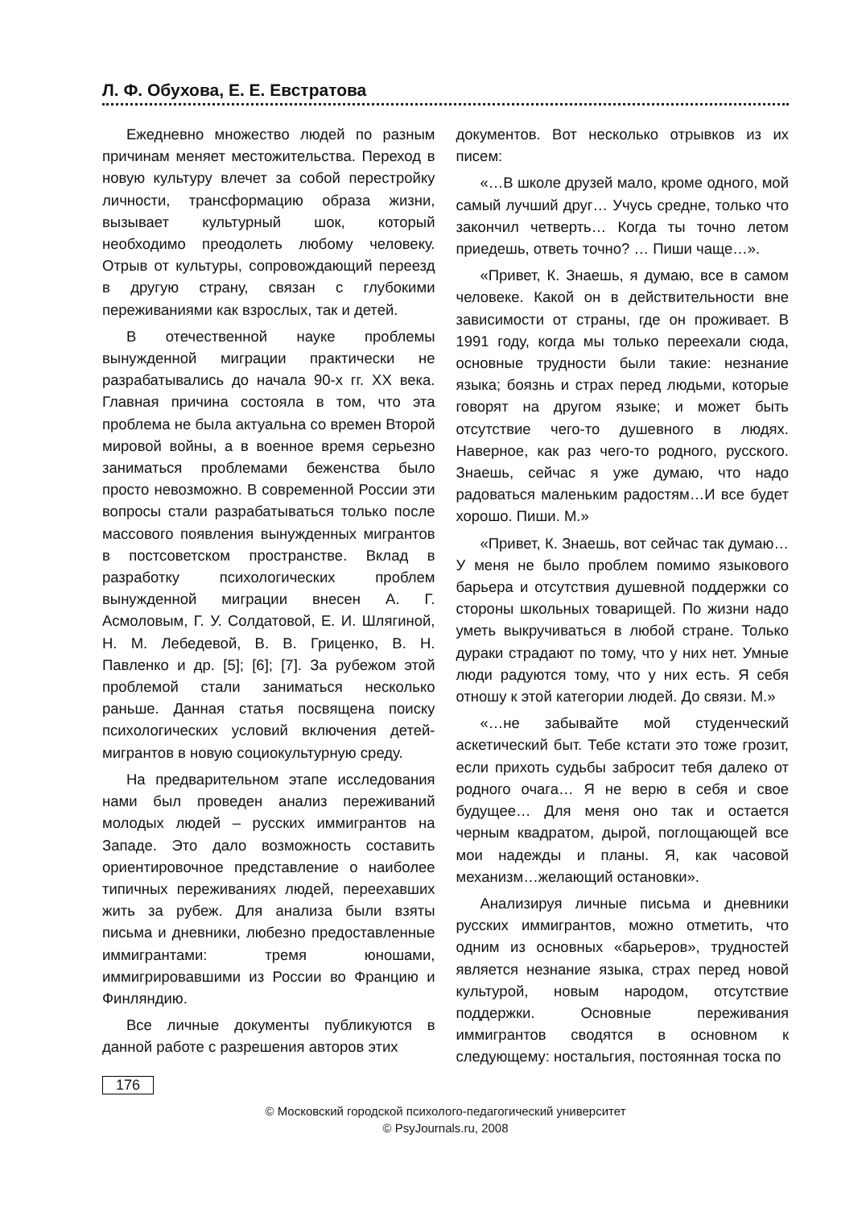Л. Ф. Обухова, Е. Е. Евстратова
Ежедневно множество людей по разным причинам меняет местожительства. Переход в новую культуру влечет за собой перестройку личности, трансформацию образа жизни, вызывает культурный шок, который необходимо преодолеть любому человеку. Отрыв от культуры, сопровождающий переезд в другую страну, связан с глубокими переживаниями как взрослых, так и детей.
В отечественной науке проблемы вынужденной миграции практически не разрабатывались до начала 90-х гг. XX века. Главная причина состояла в том, что эта проблема не была актуальна со времен Второй мировой войны, а в военное время серьезно заниматься проблемами беженства было просто невозможно. В современной России эти вопросы стали разрабатываться только после массового появления вынужденных мигрантов в постсоветском пространстве. Вклад в разработку психологических проблем вынужденной миграции внесен А. Г. Асмоловым, Г. У. Солдатовой, Е. И. Шлягиной, Н. М. Лебедевой, В. В. Гриценко, В. Н. Павленко и др. [5]; [6]; [7]. За рубежом этой проблемой стали заниматься несколько раньше. Данная статья посвящена поиску психологических условий включения детей-мигрантов в новую социокультурную среду.
На предварительном этапе исследования нами был проведен анализ переживаний молодых людей – русских иммигрантов на Западе. Это дало возможность составить ориентировочное представление о наиболее типичных переживаниях людей, переехавших жить за рубеж. Для анализа были взяты письма и дневники, любезно предоставленные иммигрантами: тремя юношами, иммигрировавшими из России во Францию и Финляндию.
Все личные документы публикуются в данной работе с разрешения авторов этих
документов. Вот несколько отрывков из их писем:
«…В школе друзей мало, кроме одного, мой самый лучший друг… Учусь средне, только что закончил четверть… Когда ты точно летом приедешь, ответь точно? … Пиши чаще…».
«Привет, К. Знаешь, я думаю, все в самом человеке. Какой он в действительности вне зависимости от страны, где он проживает. В 1991 году, когда мы только переехали сюда, основные трудности были такие: незнание языка; боязнь и страх перед людьми, которые говорят на другом языке; и может быть отсутствие чего-то душевного в людях. Наверное, как раз чего-то родного, русского. Знаешь, сейчас я уже думаю, что надо радоваться маленьким радостям…И все будет хорошо. Пиши. М.»
«Привет, К. Знаешь, вот сейчас так думаю…У меня не было проблем помимо языкового барьера и отсутствия душевной поддержки со стороны школьных товарищей. По жизни надо уметь выкручиваться в любой стране. Только дураки страдают по тому, что у них нет. Умные люди радуются тому, что у них есть. Я себя отношу к этой категории людей. До связи. М.»
«…не забывайте мой студенческий аскетический быт. Тебе кстати это тоже грозит, если прихоть судьбы забросит тебя далеко от родного очага… Я не верю в себя и свое будущее… Для меня оно так и остается черным квадратом, дырой, поглощающей все мои надежды и планы. Я, как часовой механизм…желающий остановки».
Анализируя личные письма и дневники русских иммигрантов, можно отметить, что одним из основных «барьеров», трудностей является незнание языка, страх перед новой культурой, новым народом, отсутствие поддержки. Основные переживания иммигрантов сводятся в основном к следующему: ностальгия, постоянная тоска по
176
© Московский городской психолого-педагогический университет
© PsyJournals.ru, 2008